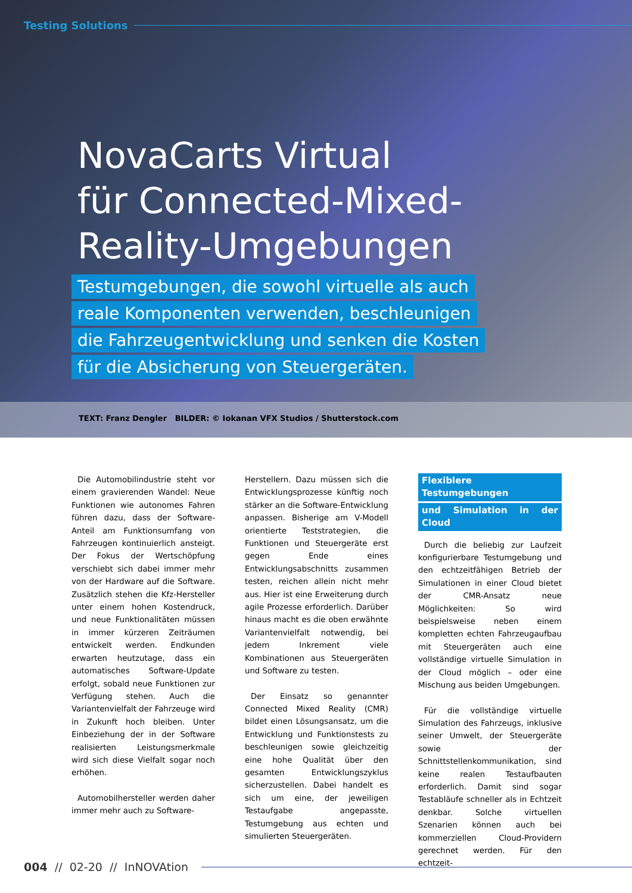Testing Solutions
NovaCarts Virtual
für Connected-Mixed-
Reality-Umgebungen
Testumgebungen, die sowohl virtuelle als auch
reale Komponenten verwenden, beschleunigen
die Fahrzeugentwicklung und senken die Kosten
für die Absicherung von Steuergeräten.
TEXT: Franz Dengler BILDER: © Iokanan VFX Studios / Shutterstock.com
Die Automobilindustrie steht vor einem gravierenden Wandel: Neue Funktionen wie autonomes Fahren führen dazu, dass der Software-Anteil am Funktionsumfang von Fahrzeugen kontinuierlich ansteigt. Der Fokus der Wertschöpfung verschiebt sich dabei immer mehr von der Hardware auf die Software. Zusätzlich stehen die Kfz-Hersteller unter einem hohen Kostendruck, und neue Funktionalitäten müssen in immer kürzeren Zeiträumen entwickelt werden. Endkunden erwarten heutzutage, dass ein automatisches Software-Update erfolgt, sobald neue Funktionen zur Verfügung stehen. Auch die Variantenvielfalt der Fahrzeuge wird in Zukunft hoch bleiben. Unter Einbeziehung der in der Software realisierten Leistungsmerkmale wird sich diese Vielfalt sogar noch erhöhen.
Automobilhersteller werden daher immer mehr auch zu Software-
Herstellern. Dazu müssen sich die Entwicklungsprozesse künftig noch stärker an die Software-Entwicklung anpassen. Bisherige am V-Modell orientierte Teststrategien, die Funktionen und Steuergeräte erst gegen Ende eines Entwicklungsabschnitts zusammen testen, reichen allein nicht mehr aus. Hier ist eine Erweiterung durch agile Prozesse erforderlich. Darüber hinaus macht es die oben erwähnte Variantenvielfalt notwendig, bei jedem Inkrement viele Kombinationen aus Steuergeräten und Software zu testen.
Der Einsatz so genannter Connected Mixed Reality (CMR) bildet einen Lösungsansatz, um die Entwicklung und Funktionstests zu beschleunigen sowie gleichzeitig eine hohe Qualität über den gesamten Entwicklungszyklus sicherzustellen. Dabei handelt es sich um eine, der jeweiligen Testaufgabe angepasste, Testumgebung aus echten und simulierten Steuergeräten.
Flexiblere Testumgebungen
und Simulation in der Cloud
Durch die beliebig zur Laufzeit konfigurierbare Testumgebung und den echtzeitfähigen Betrieb der Simulationen in einer Cloud bietet der CMR-Ansatz neue Möglichkeiten: So wird beispielsweise neben einem kompletten echten Fahrzeugaufbau mit Steuergeräten auch eine vollständige virtuelle Simulation in der Cloud möglich – oder eine Mischung aus beiden Umgebungen.
Für die vollständige virtuelle Simulation des Fahrzeugs, inklusive seiner Umwelt, der Steuergeräte sowie der Schnittstellenkommunikation, sind keine realen Testaufbauten erforderlich. Damit sind sogar Testabläufe schneller als in Echtzeit denkbar. Solche virtuellen Szenarien können auch bei kommerziellen Cloud-Providern gerechnet werden. Für den echtzeit-
004 // 02-20 // InNOVAtion